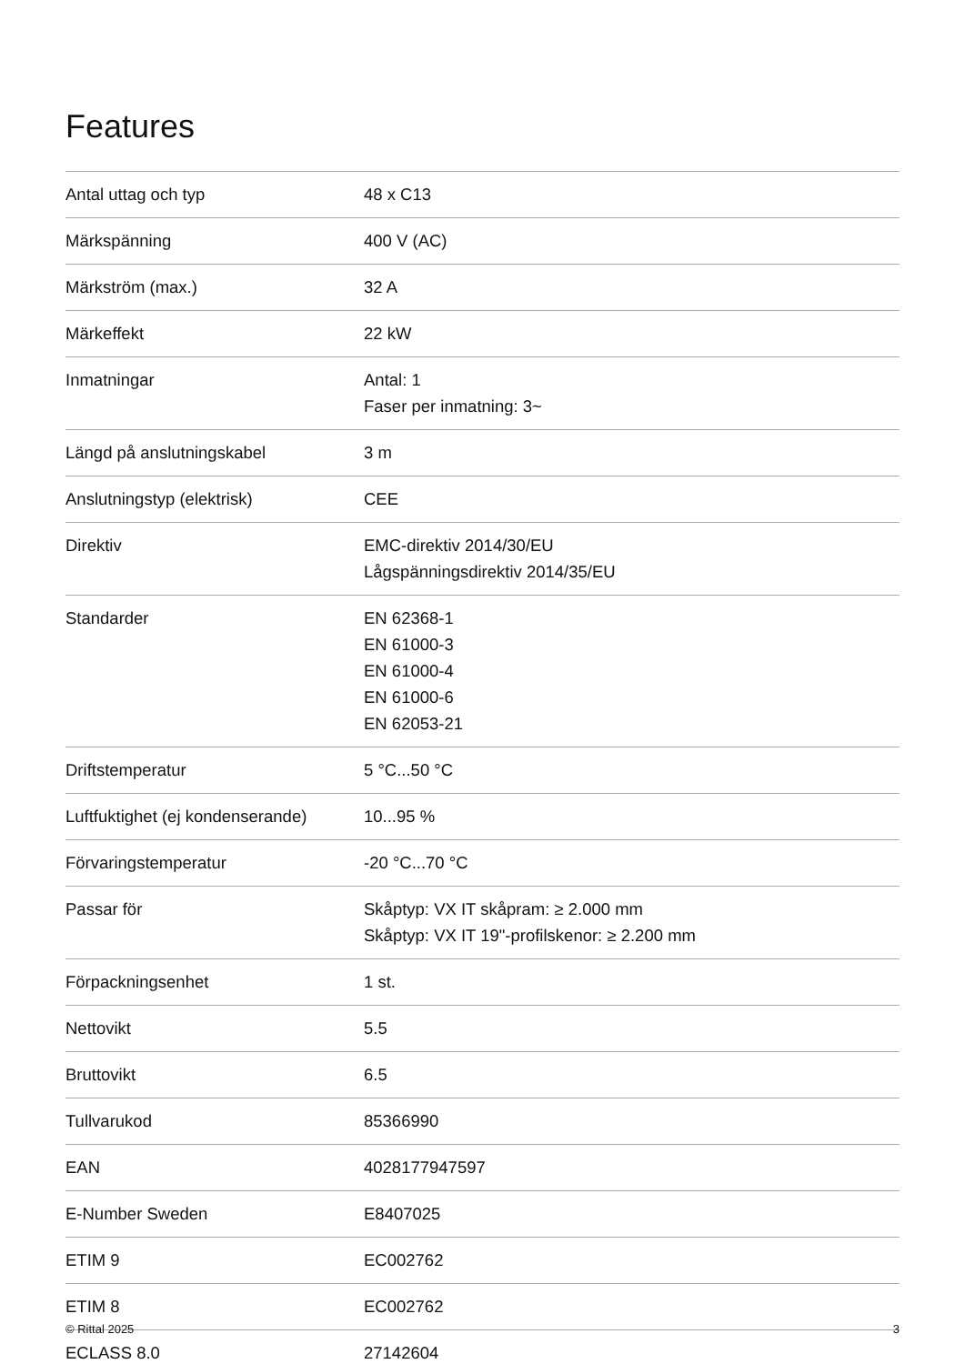Features
| Antal uttag och typ | 48 x C13 |
| Märkspänning | 400 V (AC) |
| Märkström (max.) | 32 A |
| Märkeffekt | 22 kW |
| Inmatningar | Antal: 1 Faser per inmatning: 3~ |
| Längd på anslutningskabel | 3 m |
| Anslutningstyp (elektrisk) | CEE |
| Direktiv | EMC-direktiv 2014/30/EU Lågspänningsdirektiv 2014/35/EU |
| Standarder | EN 62368-1 EN 61000-3 EN 61000-4 EN 61000-6 EN 62053-21 |
| Driftstemperatur | 5 °C...50 °C |
| Luftfuktighet (ej kondenserande) | 10...95 % |
| Förvaringstemperatur | -20 °C...70 °C |
| Passar för | Skåptyp: VX IT skåpram: ≥ 2.000 mm Skåptyp: VX IT 19"-profilskenor: ≥ 2.200 mm |
| Förpackningsenhet | 1 st. |
| Nettovikt | 5.5 |
| Bruttovikt | 6.5 |
| Tullvarukod | 85366990 |
| EAN | 4028177947597 |
| E-Number Sweden | E8407025 |
| ETIM 9 | EC002762 |
| ETIM 8 | EC002762 |
| ECLASS 8.0 | 27142604 |
© Rittal 2025 3